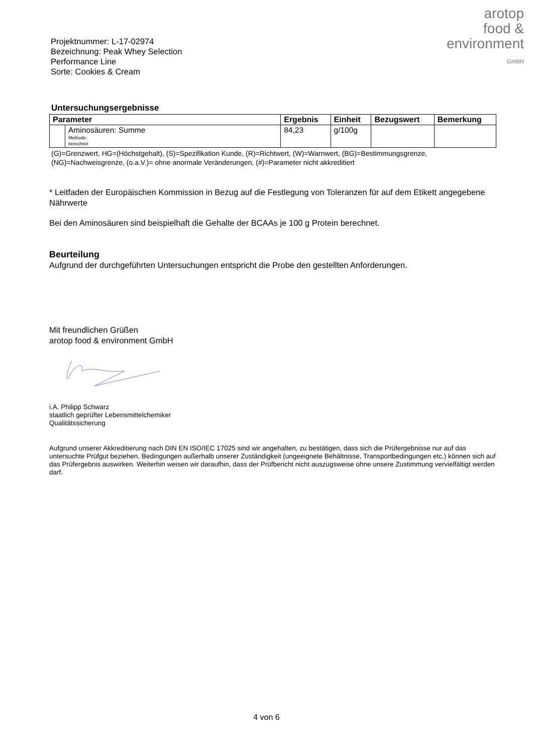Projektnummer: L-17-02974
Bezeichnung: Peak Whey Selection Performance Line
Sorte: Cookies & Cream
arotop
food &
environment
GmbH
Untersuchungsergebnisse
| Parameter | | Ergebnis | Einheit | Bezugswert | Bemerkung |
| --- | --- | --- | --- | --- | --- |
| | Aminosäuren: Summe Methode: berechnet | 84,23 | g/100g | | |
(G)=Grenzwert, HG=(Höchstgehalt), (S)=Spezifikation Kunde, (R)=Richtwert, (W)=Warnwert, (BG)=Bestimmungsgrenze, (NG)=Nachweisgrenze, (o.a.V.)= ohne anormale Veränderungen, (#)=Parameter nicht akkreditiert
* Leitfaden der Europäischen Kommission in Bezug auf die Festlegung von Toleranzen für auf dem Etikett angegebene Nährwerte
Bei den Aminosäuren sind beispielhaft die Gehalte der BCAAs je 100 g Protein berechnet.
Beurteilung
Aufgrund der durchgeführten Untersuchungen entspricht die Probe den gestellten Anforderungen.
Mit freundlichen Grüßen
arotop food & environment GmbH
i.A. Philipp Schwarz
staatlich geprüfter Lebensmittelchemiker
Qualitätssicherung
Aufgrund unserer Akkreditierung nach DIN EN ISO/IEC 17025 sind wir angehalten, zu bestätigen, dass sich die Prüfergebnisse nur auf das untersuchte Prüfgut beziehen. Bedingungen außerhalb unserer Zuständigkeit (ungeeignete Behältnisse, Transportbedingungen etc.) können sich auf das Prüfergebnis auswirken. Weiterhin weisen wir daraufhin, dass der Prüfbericht nicht auszugsweise ohne unsere Zustimmung vervielfältigt werden darf.
4 von 6